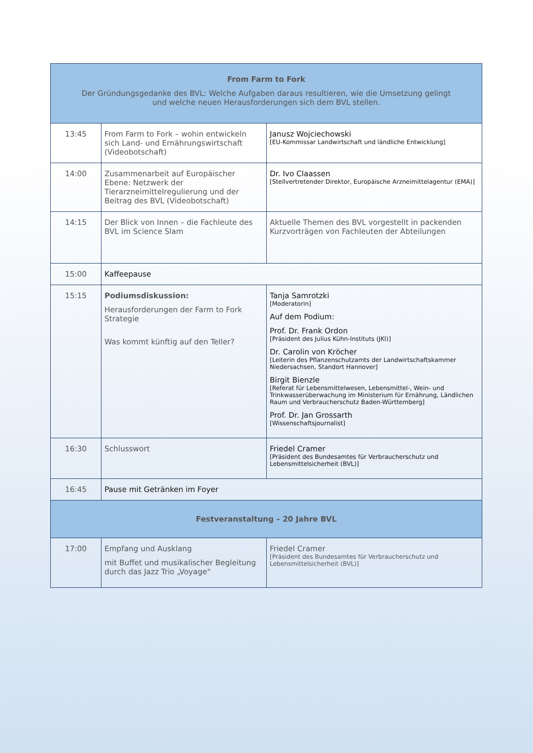| From Farm to Fork Der Gründungsgedanke des BVL: Welche Aufgaben daraus resultieren, wie die Umsetzung gelingt und welche neuen Herausforderungen sich dem BVL stellen. | | |
| 13:45 | From Farm to Fork – wohin entwickeln sich Land- und Ernährungswirtschaft (Videobotschaft) | Janusz Wojciechowski [EU-Kommissar Landwirtschaft und ländliche Entwicklung] |
| 14:00 | Zusammenarbeit auf Europäischer Ebene: Netzwerk der Tierarzneimittelregulierung und der Beitrag des BVL (Videobotschaft) | Dr. Ivo Claassen [Stellvertretender Direktor, Europäische Arzneimittelagentur (EMA)] |
| 14:15 | Der Blick von Innen – die Fachleute des BVL im Science Slam | Aktuelle Themen des BVL vorgestellt in packenden Kurzvorträgen von Fachleuten der Abteilungen |
| 15:00 | Kaffeepause | |
| 15:15 | Podiumsdiskussion: Herausforderungen der Farm to Fork Strategie Was kommt künftig auf den Teller? | Tanja Samrotzki [Moderatorin] Auf dem Podium: Prof. Dr. Frank Ordon [Präsident des Julius Kühn-Instituts (JKI)] Dr. Carolin von Kröcher [Leiterin des Pflanzenschutzamts der Landwirtschaftskammer Niedersachsen, Standort Hannover] Birgit Bienzle [Referat für Lebensmittelwesen, Lebensmittel-, Wein- und Trinkwasserüberwachung im Ministerium für Ernährung, Ländlichen Raum und Verbraucherschutz Baden-Württemberg] Prof. Dr. Jan Grossarth [Wissenschaftsjournalist] |
| 16:30 | Schlusswort | Friedel Cramer [Präsident des Bundesamtes für Verbraucherschutz und Lebensmittelsicherheit (BVL)] |
| 16:45 | Pause mit Getränken im Foyer | |
| Festveranstaltung – 20 Jahre BVL | | |
| 17:00 | Empfang und Ausklang mit Buffet und musikalischer Begleitung durch das Jazz Trio „Voyage“ | Friedel Cramer [Präsident des Bundesamtes für Verbraucherschutz und Lebensmittelsicherheit (BVL)] |